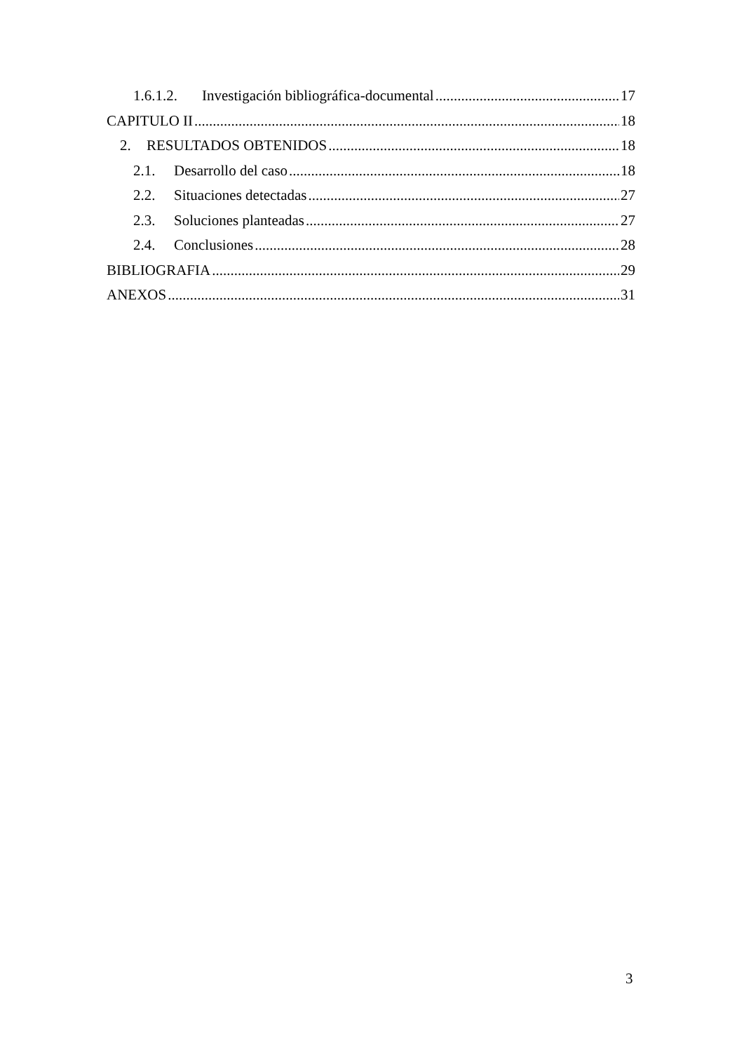1.6.1.2. Investigación bibliográfica-documental 17
CAPITULO II 18
2. RESULTADOS OBTENIDOS 18
2.1. Desarrollo del caso 18
2.2. Situaciones detectadas 27
2.3. Soluciones planteadas 27
2.4. Conclusiones 28
BIBLIOGRAFIA 29
ANEXOS 31
3